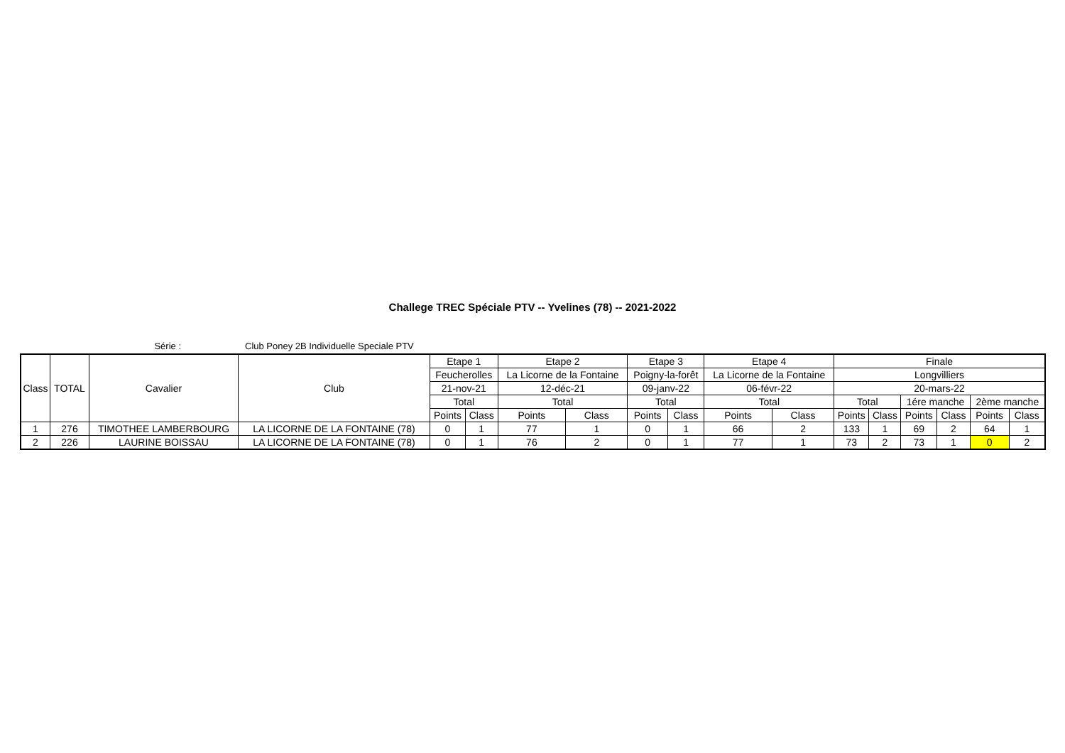Challege TREC Spéciale PTV -- Yvelines (78) -- 2021-2022
Série : Club Poney 2B Individuelle Speciale PTV
| Class | TOTAL | Cavalier | Club | Etape 1 | | Etape 2 | | Etape 3 | | Etape 4 | | Finale | | | | | |
| | | | | Feucherolles | | La Licorne de la Fontaine | | Poigny-la-forêt | | La Licorne de la Fontaine | | Longvilliers | | | | | |
| | | | | 21-nov-21 | | 12-déc-21 | | 09-janv-22 | | 06-févr-22 | | 20-mars-22 | | | | | |
| | | | | Total | | Total | | Total | | Total | | Total | | 1ére manche | | 2ème manche | |
| | | | | Points | Class | Points | Class | Points | Class | Points | Class | Points | Class | Points | Class | Points | Class |
| 1 | 276 | TIMOTHEE LAMBERBOURG | LA LICORNE DE LA FONTAINE (78) | 0 | 1 | 77 | 1 | 0 | 1 | 66 | 2 | 133 | 1 | 69 | 2 | 64 | 1 |
| 2 | 226 | LAURINE BOISSAU | LA LICORNE DE LA FONTAINE (78) | 0 | 1 | 76 | 2 | 0 | 1 | 77 | 1 | 73 | 2 | 73 | 1 | 0 | 2 |